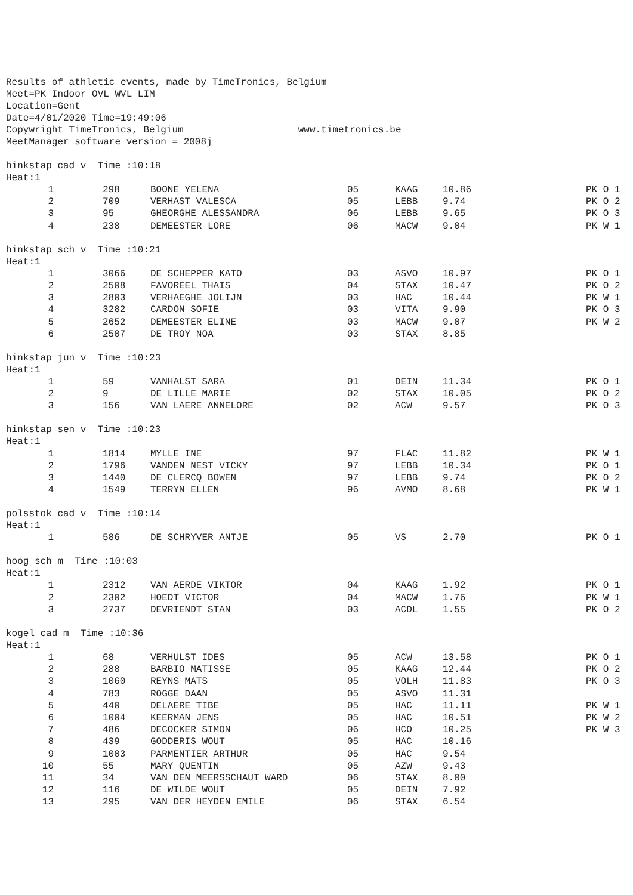Results of athletic events, made by TimeTronics, Belgium Meet=PK Indoor OVL WVL LIM Location=Gent Date=4/01/2020 Time=19:49:06 Copywright TimeTronics, Belgium www.timetronics.be MeetManager software version = 2008j
hinkstap cad v Time :10:18 Heat:1
| 1 | 298 | BOONE YELENA | 05 | KAAG | 10.86 | PK O 1 |
| 2 | 709 | VERHAST VALESCA | 05 | LEBB | 9.74 | PK O 2 |
| 3 | 95 | GHEORGHE ALESSANDRA | 06 | LEBB | 9.65 | PK O 3 |
| 4 | 238 | DEMEESTER LORE | 06 | MACW | 9.04 | PK W 1 |
hinkstap sch v Time :10:21 Heat:1
| 1 | 3066 | DE SCHEPPER KATO | 03 | ASVO | 10.97 | PK O 1 |
| 2 | 2508 | FAVOREEL THAIS | 04 | STAX | 10.47 | PK O 2 |
| 3 | 2803 | VERHAEGHE JOLIJN | 03 | HAC | 10.44 | PK W 1 |
| 4 | 3282 | CARDON SOFIE | 03 | VITA | 9.90 | PK O 3 |
| 5 | 2652 | DEMEESTER ELINE | 03 | MACW | 9.07 | PK W 2 |
| 6 | 2507 | DE TROY NOA | 03 | STAX | 8.85 | |
hinkstap jun v Time :10:23 Heat:1
| 1 | 59 | VANHALST SARA | 01 | DEIN | 11.34 | PK O 1 |
| 2 | 9 | DE LILLE MARIE | 02 | STAX | 10.05 | PK O 2 |
| 3 | 156 | VAN LAERE ANNELORE | 02 | ACW | 9.57 | PK O 3 |
hinkstap sen v Time :10:23 Heat:1
| 1 | 1814 | MYLLE INE | 97 | FLAC | 11.82 | PK W 1 |
| 2 | 1796 | VANDEN NEST VICKY | 97 | LEBB | 10.34 | PK O 1 |
| 3 | 1440 | DE CLERCQ BOWEN | 97 | LEBB | 9.74 | PK O 2 |
| 4 | 1549 | TERRYN ELLEN | 96 | AVMO | 8.68 | PK W 1 |
polsstok cad v Time :10:14 Heat:1
| 1 | 586 | DE SCHRYVER ANTJE | 05 | VS | 2.70 | PK O 1 |
hoog sch m Time :10:03 Heat:1
| 1 | 2312 | VAN AERDE VIKTOR | 04 | KAAG | 1.92 | PK O 1 |
| 2 | 2302 | HOEDT VICTOR | 04 | MACW | 1.76 | PK W 1 |
| 3 | 2737 | DEVRIENDT STAN | 03 | ACDL | 1.55 | PK O 2 |
kogel cad m Time :10:36 Heat:1
| 1 | 68 | VERHULST IDES | 05 | ACW | 13.58 | PK O 1 |
| 2 | 288 | BARBIO MATISSE | 05 | KAAG | 12.44 | PK O 2 |
| 3 | 1060 | REYNS MATS | 05 | VOLH | 11.83 | PK O 3 |
| 4 | 783 | ROGGE DAAN | 05 | ASVO | 11.31 | |
| 5 | 440 | DELAERE TIBE | 05 | HAC | 11.11 | PK W 1 |
| 6 | 1004 | KEERMAN JENS | 05 | HAC | 10.51 | PK W 2 |
| 7 | 486 | DECOCKER SIMON | 06 | HCO | 10.25 | PK W 3 |
| 8 | 439 | GODDERIS WOUT | 05 | HAC | 10.16 | |
| 9 | 1003 | PARMENTIER ARTHUR | 05 | HAC | 9.54 | |
| 10 | 55 | MARY QUENTIN | 05 | AZW | 9.43 | |
| 11 | 34 | VAN DEN MEERSSCHAUT WARD | 06 | STAX | 8.00 | |
| 12 | 116 | DE WILDE WOUT | 05 | DEIN | 7.92 | |
| 13 | 295 | VAN DER HEYDEN EMILE | 06 | STAX | 6.54 | |